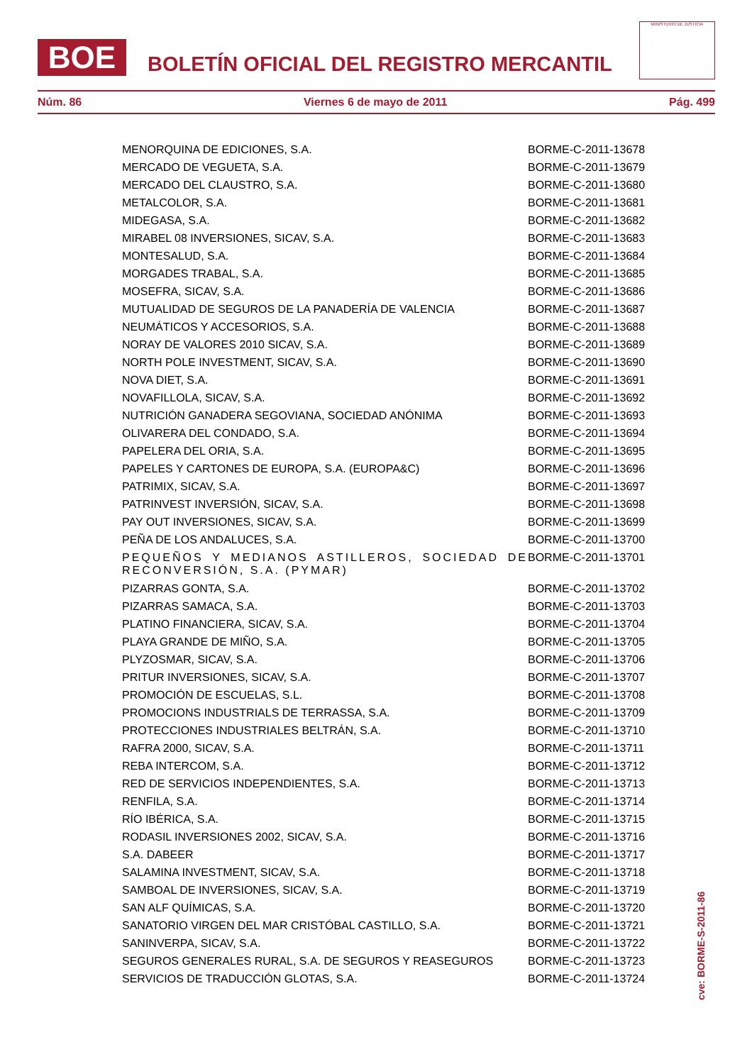BOE
BOLETÍN OFICIAL DEL REGISTRO MERCANTIL
MINISTERIO DE JUSTICIA
Núm. 86 Viernes 6 de mayo de 2011 Pág. 499
| MENORQUINA DE EDICIONES, S.A. | BORME-C-2011-13678 |
| MERCADO DE VEGUETA, S.A. | BORME-C-2011-13679 |
| MERCADO DEL CLAUSTRO, S.A. | BORME-C-2011-13680 |
| METALCOLOR, S.A. | BORME-C-2011-13681 |
| MIDEGASA, S.A. | BORME-C-2011-13682 |
| MIRABEL 08 INVERSIONES, SICAV, S.A. | BORME-C-2011-13683 |
| MONTESALUD, S.A. | BORME-C-2011-13684 |
| MORGADES TRABAL, S.A. | BORME-C-2011-13685 |
| MOSEFRA, SICAV, S.A. | BORME-C-2011-13686 |
| MUTUALIDAD DE SEGUROS DE LA PANADERÍA DE VALENCIA | BORME-C-2011-13687 |
| NEUMÁTICOS Y ACCESORIOS, S.A. | BORME-C-2011-13688 |
| NORAY DE VALORES 2010 SICAV, S.A. | BORME-C-2011-13689 |
| NORTH POLE INVESTMENT, SICAV, S.A. | BORME-C-2011-13690 |
| NOVA DIET, S.A. | BORME-C-2011-13691 |
| NOVAFILLOLA, SICAV, S.A. | BORME-C-2011-13692 |
| NUTRICIÓN GANADERA SEGOVIANA, SOCIEDAD ANÓNIMA | BORME-C-2011-13693 |
| OLIVARERA DEL CONDADO, S.A. | BORME-C-2011-13694 |
| PAPELERA DEL ORIA, S.A. | BORME-C-2011-13695 |
| PAPELES Y CARTONES DE EUROPA, S.A. (EUROPA&C) | BORME-C-2011-13696 |
| PATRIMIX, SICAV, S.A. | BORME-C-2011-13697 |
| PATRINVEST INVERSIÓN, SICAV, S.A. | BORME-C-2011-13698 |
| PAY OUT INVERSIONES, SICAV, S.A. | BORME-C-2011-13699 |
| PEÑA DE LOS ANDALUCES, S.A. | BORME-C-2011-13700 |
| PEQUEÑOS Y MEDIANOS ASTILLEROS, SOCIEDAD DE RECONVERSIÓN, S.A. (PYMAR) | BORME-C-2011-13701 |
| PIZARRAS GONTA, S.A. | BORME-C-2011-13702 |
| PIZARRAS SAMACA, S.A. | BORME-C-2011-13703 |
| PLATINO FINANCIERA, SICAV, S.A. | BORME-C-2011-13704 |
| PLAYA GRANDE DE MIÑO, S.A. | BORME-C-2011-13705 |
| PLYZOSMAR, SICAV, S.A. | BORME-C-2011-13706 |
| PRITUR INVERSIONES, SICAV, S.A. | BORME-C-2011-13707 |
| PROMOCIÓN DE ESCUELAS, S.L. | BORME-C-2011-13708 |
| PROMOCIONS INDUSTRIALS DE TERRASSA, S.A. | BORME-C-2011-13709 |
| PROTECCIONES INDUSTRIALES BELTRÁN, S.A. | BORME-C-2011-13710 |
| RAFRA 2000, SICAV, S.A. | BORME-C-2011-13711 |
| REBA INTERCOM, S.A. | BORME-C-2011-13712 |
| RED DE SERVICIOS INDEPENDIENTES, S.A. | BORME-C-2011-13713 |
| RENFILA, S.A. | BORME-C-2011-13714 |
| RÍO IBÉRICA, S.A. | BORME-C-2011-13715 |
| RODASIL INVERSIONES 2002, SICAV, S.A. | BORME-C-2011-13716 |
| S.A. DABEER | BORME-C-2011-13717 |
| SALAMINA INVESTMENT, SICAV, S.A. | BORME-C-2011-13718 |
| SAMBOAL DE INVERSIONES, SICAV, S.A. | BORME-C-2011-13719 |
| SAN ALF QUÍMICAS, S.A. | BORME-C-2011-13720 |
| SANATORIO VIRGEN DEL MAR CRISTÓBAL CASTILLO, S.A. | BORME-C-2011-13721 |
| SANINVERPA, SICAV, S.A. | BORME-C-2011-13722 |
| SEGUROS GENERALES RURAL, S.A. DE SEGUROS Y REASEGUROS | BORME-C-2011-13723 |
| SERVICIOS DE TRADUCCIÓN GLOTAS, S.A. | BORME-C-2011-13724 |
cve: BORME-S-2011-86